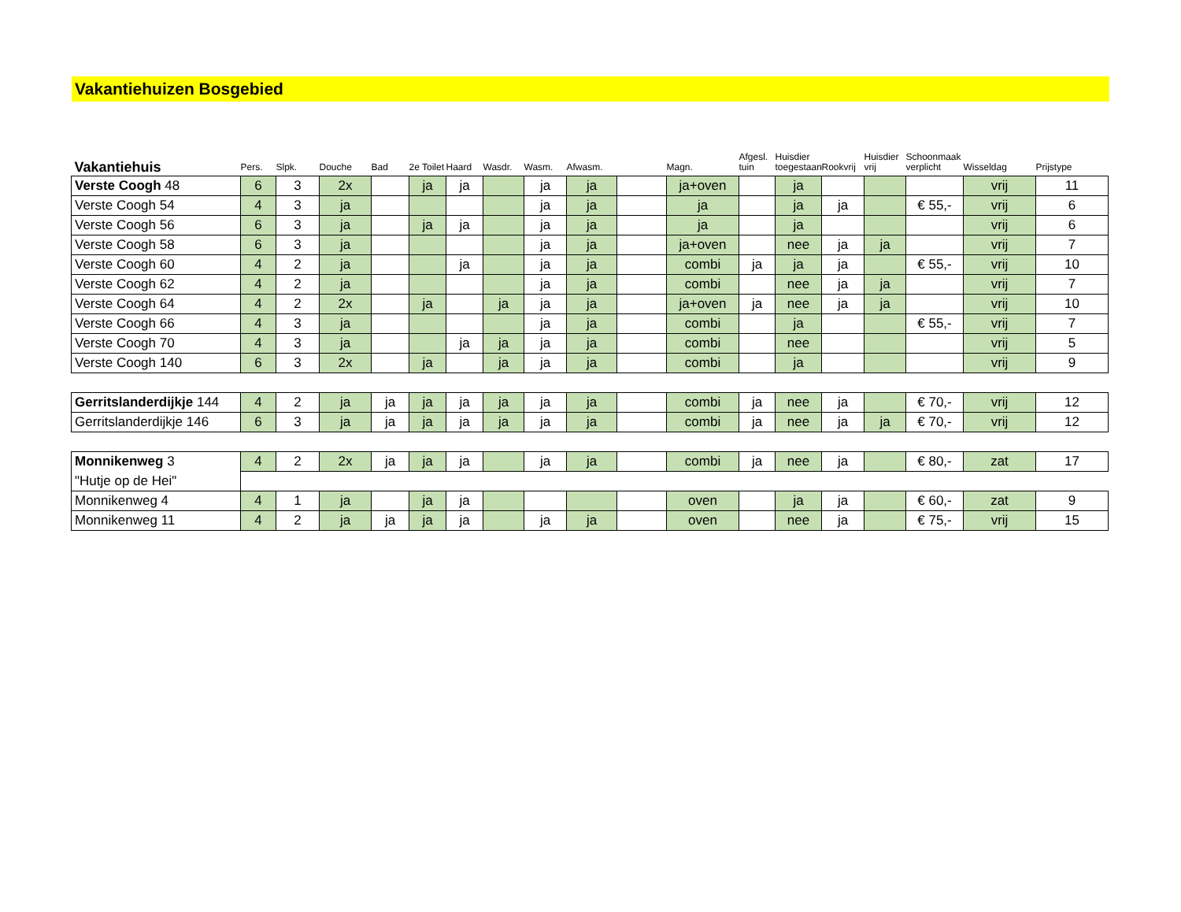Vakantiehuizen Bosgebied
| Vakantiehuis | Pers. | Slpk. | Douche | Bad | 2e Toilet | Haard | Wasdr. | Wasm. | Afwasm. | | Magn. | Afgesl. tuin | Huisdier toegestaan | Rookvrij | Huisdier vrij | Schoonmaak verplicht | Wisseldag | Prijstype |
| --- | --- | --- | --- | --- | --- | --- | --- | --- | --- | --- | --- | --- | --- | --- | --- | --- | --- | --- |
| Verste Coogh 48 | 6 | 3 | 2x | | ja | ja | | ja | ja | | ja+oven | | ja | | | | vrij | 11 |
| Verste Coogh 54 | 4 | 3 | ja | | | | | ja | ja | | ja | | ja | ja | | € 55,- | vrij | 6 |
| Verste Coogh 56 | 6 | 3 | ja | | ja | ja | | ja | ja | | ja | | ja | | | | vrij | 6 |
| Verste Coogh 58 | 6 | 3 | ja | | | | | ja | ja | | ja+oven | | nee | ja | ja | | vrij | 7 |
| Verste Coogh 60 | 4 | 2 | ja | | | ja | | ja | ja | | combi | ja | ja | ja | | € 55,- | vrij | 10 |
| Verste Coogh 62 | 4 | 2 | ja | | | | | ja | ja | | combi | | nee | ja | ja | | vrij | 7 |
| Verste Coogh 64 | 4 | 2 | 2x | | ja | | ja | ja | ja | | ja+oven | ja | nee | ja | ja | | vrij | 10 |
| Verste Coogh 66 | 4 | 3 | ja | | | | | ja | ja | | combi | | ja | | | € 55,- | vrij | 7 |
| Verste Coogh 70 | 4 | 3 | ja | | | ja | ja | ja | ja | | combi | | nee | | | | vrij | 5 |
| Verste Coogh 140 | 6 | 3 | 2x | | ja | | ja | ja | ja | | combi | | ja | | | | vrij | 9 |
| Gerritslanderdijkje 144 | 4 | 2 | ja | ja | ja | ja | ja | ja | ja | | combi | ja | nee | ja | | € 70,- | vrij | 12 |
| Gerritslanderdijkje 146 | 6 | 3 | ja | ja | ja | ja | ja | ja | ja | | combi | ja | nee | ja | ja | € 70,- | vrij | 12 |
| Monnikenweg 3 | 4 | 2 | 2x | ja | ja | ja | | ja | ja | | combi | ja | nee | ja | | € 80,- | zat | 17 |
| "Hutje op de Hei" | | | | | | | | | | | | | | | | | | |
| Monnikenweg 4 | 4 | 1 | ja | | ja | ja | | | | | oven | | ja | ja | | € 60,- | zat | 9 |
| Monnikenweg 11 | 4 | 2 | ja | ja | ja | ja | | ja | ja | | oven | | nee | ja | | € 75,- | vrij | 15 |